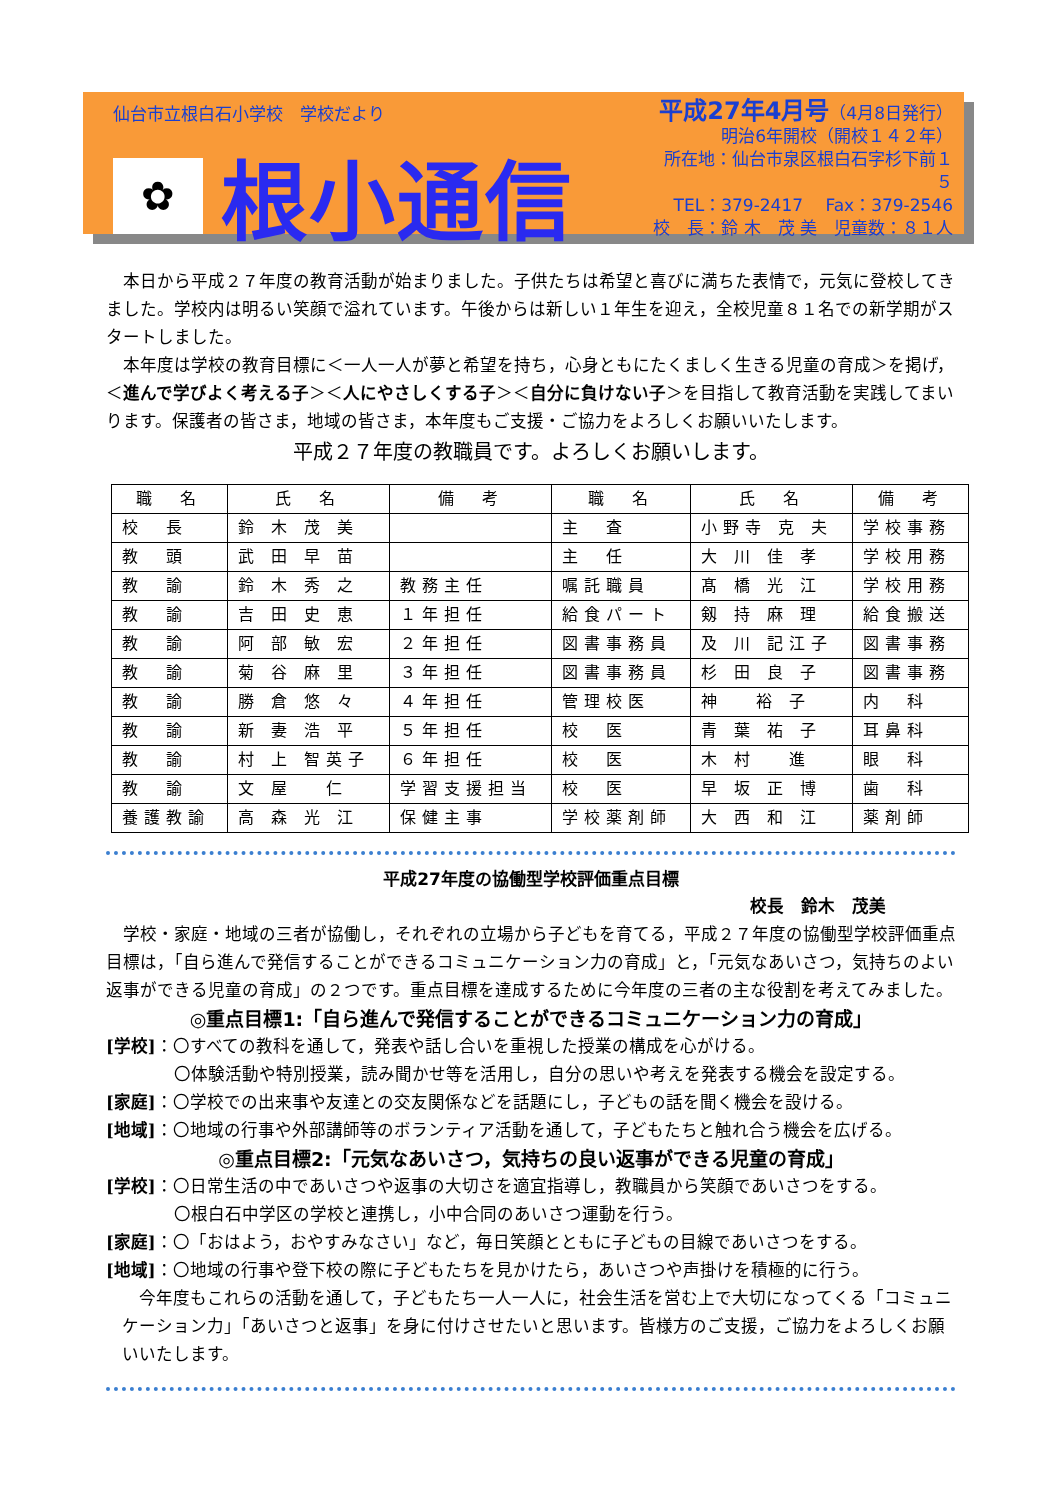仙台市立根白石小学校　学校だより
✿
根小通信
平成27年4月号（4月8日発行）
明治6年開校（開校１４２年）
所在地：仙台市泉区根白石字杉下前１５
TEL：379-2417　 Fax：379-2546
校　長：鈴 木　茂 美　児童数：８１人
本日から平成２７年度の教育活動が始まりました。子供たちは希望と喜びに満ちた表情で，元気に登校してきました。学校内は明るい笑顔で溢れています。午後からは新しい１年生を迎え，全校児童８１名での新学期がスタートしました。
本年度は学校の教育目標に＜一人一人が夢と希望を持ち，心身ともにたくましく生きる児童の育成＞を掲げ，＜進んで学びよく考える子＞＜人にやさしくする子＞＜自分に負けない子＞を目指して教育活動を実践してまいります。保護者の皆さま，地域の皆さま，本年度もご支援・ご協力をよろしくお願いいたします。
平成２７年度の教職員です。よろしくお願いします。
| 職 名 | 氏 名 | 備 考 | 職 名 | 氏 名 | 備 考 |
| --- | --- | --- | --- | --- | --- |
| 校 長 | 鈴 木 茂 美 | | 主 査 | 小野寺 克 夫 | 学校事務 |
| 教 頭 | 武 田 早 苗 | | 主 任 | 大 川 佳 孝 | 学校用務 |
| 教 諭 | 鈴 木 秀 之 | 教務主任 | 嘱託職員 | 髙 橋 光 江 | 学校用務 |
| 教 諭 | 吉 田 史 恵 | １年担任 | 給食パート | 剱 持 麻 理 | 給食搬送 |
| 教 諭 | 阿 部 敏 宏 | ２年担任 | 図書事務員 | 及 川 記江子 | 図書事務 |
| 教 諭 | 菊 谷 麻 里 | ３年担任 | 図書事務員 | 杉 田 良 子 | 図書事務 |
| 教 諭 | 勝 倉 悠 々 | ４年担任 | 管理校医 | 神 裕 子 | 内 科 |
| 教 諭 | 新 妻 浩 平 | ５年担任 | 校 医 | 青 葉 祐 子 | 耳鼻科 |
| 教 諭 | 村 上 智英子 | ６年担任 | 校 医 | 木 村 進 | 眼 科 |
| 教 諭 | 文 屋 仁 | 学習支援担当 | 校 医 | 早 坂 正 博 | 歯 科 |
| 養護教諭 | 高 森 光 江 | 保健主事 | 学校薬剤師 | 大 西 和 江 | 薬剤師 |
平成27年度の協働型学校評価重点目標
校長　鈴木　茂美
学校・家庭・地域の三者が協働し，それぞれの立場から子どもを育てる，平成２７年度の協働型学校評価重点目標は，「自ら進んで発信することができるコミュニケーション力の育成」と，「元気なあいさつ，気持ちのよい返事ができる児童の育成」の２つです。重点目標を達成するために今年度の三者の主な役割を考えてみました。
◎重点目標1:「自ら進んで発信することができるコミュニケーション力の育成」
[学校]：〇すべての教科を通して，発表や話し合いを重視した授業の構成を心がける。
〇体験活動や特別授業，読み聞かせ等を活用し，自分の思いや考えを発表する機会を設定する。
[家庭]：〇学校での出来事や友達との交友関係などを話題にし，子どもの話を聞く機会を設ける。
[地域]：〇地域の行事や外部講師等のボランティア活動を通して，子どもたちと触れ合う機会を広げる。
◎重点目標2:「元気なあいさつ，気持ちの良い返事ができる児童の育成」
[学校]：〇日常生活の中であいさつや返事の大切さを適宜指導し，教職員から笑顔であいさつをする。
〇根白石中学区の学校と連携し，小中合同のあいさつ運動を行う。
[家庭]：〇「おはよう，おやすみなさい」など，毎日笑顔とともに子どもの目線であいさつをする。
[地域]：〇地域の行事や登下校の際に子どもたちを見かけたら，あいさつや声掛けを積極的に行う。
今年度もこれらの活動を通して，子どもたち一人一人に，社会生活を営む上で大切になってくる「コミュニケーション力」「あいさつと返事」を身に付けさせたいと思います。皆様方のご支援，ご協力をよろしくお願いいたします。